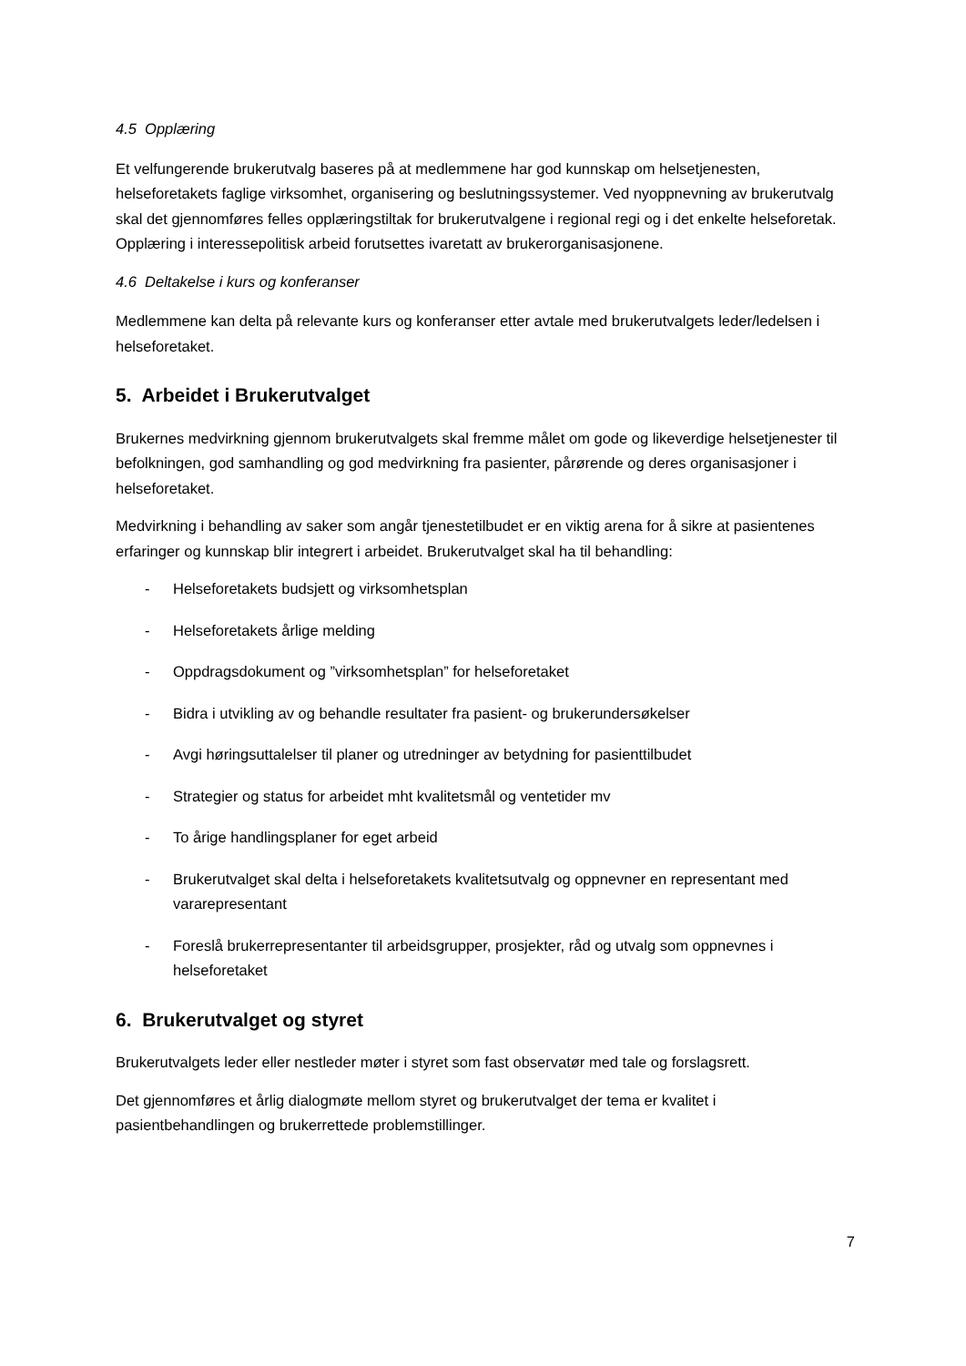4.5 Opplæring
Et velfungerende brukerutvalg baseres på at medlemmene har god kunnskap om helsetjenesten, helseforetakets faglige virksomhet, organisering og beslutningssystemer. Ved nyoppnevning av brukerutvalg skal det gjennomføres felles opplæringstiltak for brukerutvalgene i regional regi og i det enkelte helseforetak. Opplæring i interessepolitisk arbeid forutsettes ivaretatt av brukerorganisasjonene.
4.6 Deltakelse i kurs og konferanser
Medlemmene kan delta på relevante kurs og konferanser etter avtale med brukerutvalgets leder/ledelsen i helseforetaket.
5. Arbeidet i Brukerutvalget
Brukernes medvirkning gjennom brukerutvalgets skal fremme målet om gode og likeverdige helsetjenester til befolkningen, god samhandling og god medvirkning fra pasienter, pårørende og deres organisasjoner i helseforetaket.
Medvirkning i behandling av saker som angår tjenestetilbudet er en viktig arena for å sikre at pasientenes erfaringer og kunnskap blir integrert i arbeidet. Brukerutvalget skal ha til behandling:
- Helseforetakets budsjett og virksomhetsplan
- Helseforetakets årlige melding
- Oppdragsdokument og ”virksomhetsplan” for helseforetaket
- Bidra i utvikling av og behandle resultater fra pasient- og brukerundersøkelser
- Avgi høringsuttalelser til planer og utredninger av betydning for pasienttilbudet
- Strategier og status for arbeidet mht kvalitetsmål og ventetider mv
- To årige handlingsplaner for eget arbeid
- Brukerutvalget skal delta i helseforetakets kvalitetsutvalg og oppnevner en representant med vararepresentant
- Foreslå brukerrepresentanter til arbeidsgrupper, prosjekter, råd og utvalg som oppnevnes i helseforetaket
6. Brukerutvalget og styret
Brukerutvalgets leder eller nestleder møter i styret som fast observatør med tale og forslagsrett.
Det gjennomføres et årlig dialogmøte mellom styret og brukerutvalget der tema er kvalitet i pasientbehandlingen og brukerrettede problemstillinger.
7